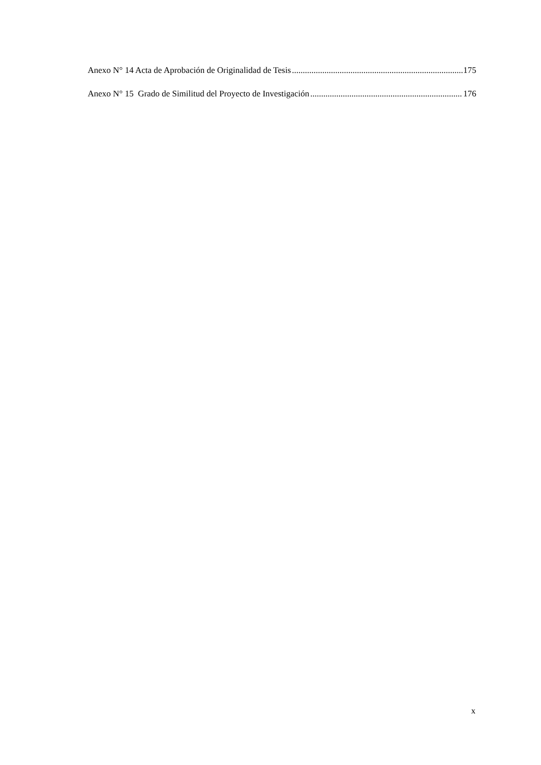Anexo N° 14 Acta de Aprobación de Originalidad de Tesis 175
Anexo N° 15 Grado de Similitud del Proyecto de Investigación 176
x